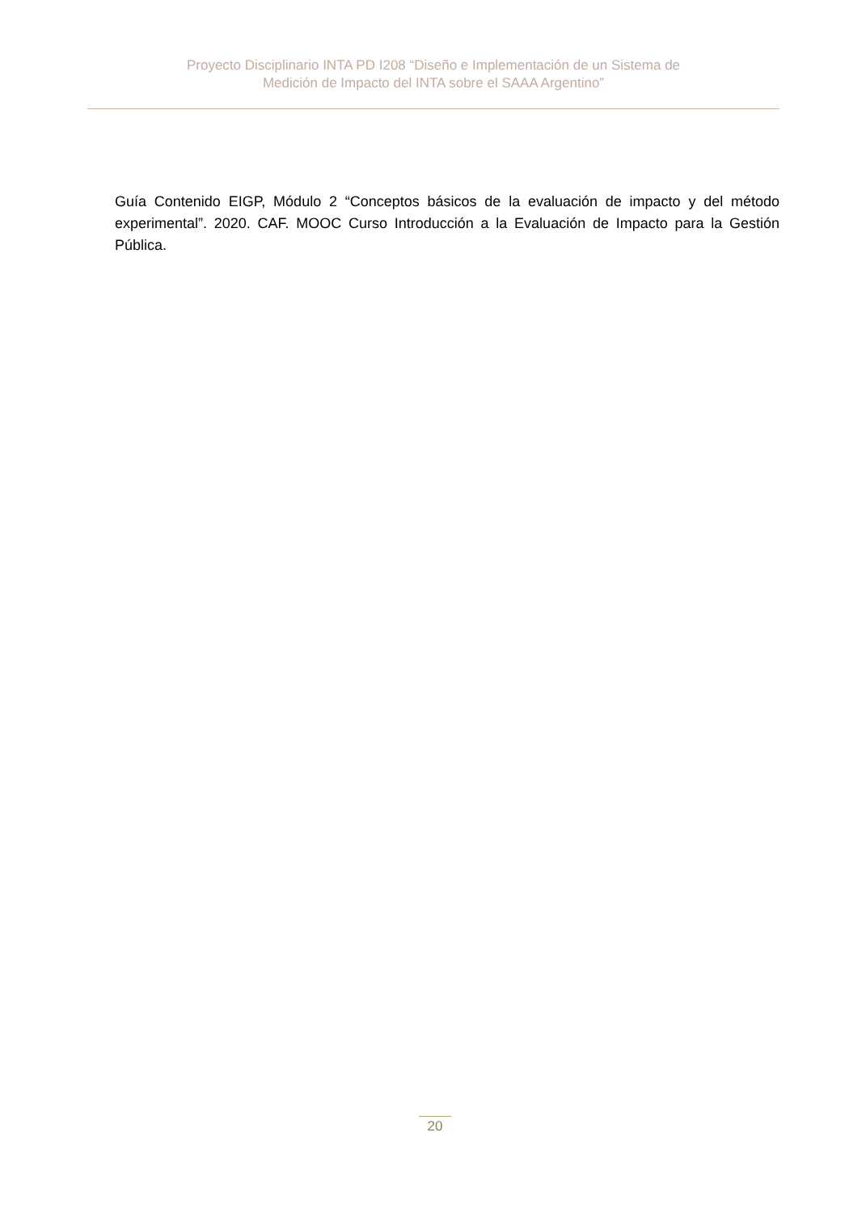Proyecto Disciplinario INTA PD I208 “Diseño e Implementación de un Sistema de
Medición de Impacto del INTA sobre el SAAA Argentino”
Guía Contenido EIGP, Módulo 2 “Conceptos básicos de la evaluación de impacto y del método experimental”. 2020. CAF. MOOC Curso Introducción a la Evaluación de Impacto para la Gestión Pública.
20